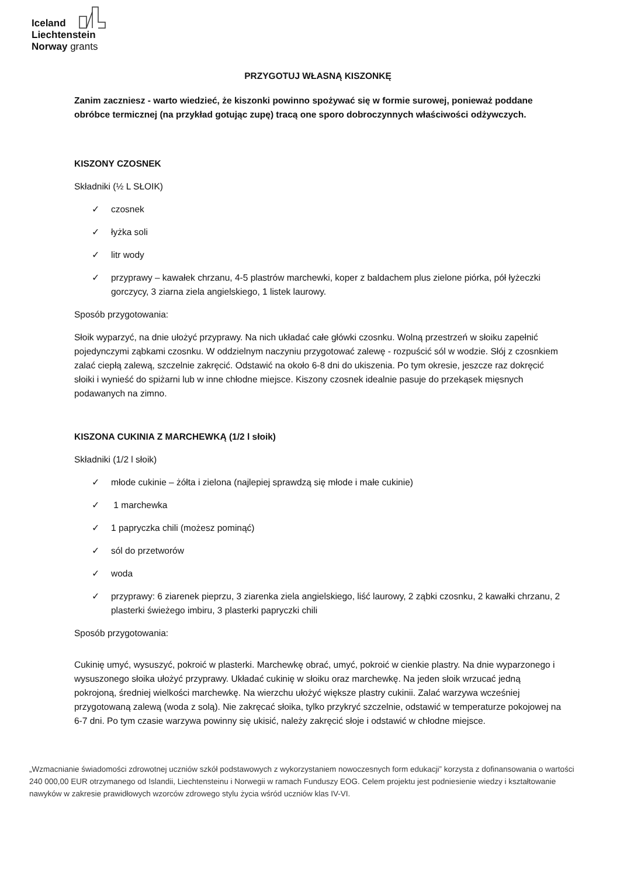Iceland
Liechtenstein
Norway grants
PRZYGOTUJ WŁASNĄ KISZONKĘ
Zanim zaczniesz - warto wiedzieć, że kiszonki powinno spożywać się w formie surowej, ponieważ poddane obróbce termicznej (na przykład gotując zupę) tracą one sporo dobroczynnych właściwości odżywczych.
KISZONY CZOSNEK
Składniki (½ L SŁOIK)
✓ czosnek
✓ łyżka soli
✓ litr wody
✓ przyprawy – kawałek chrzanu, 4-5 plastrów marchewki, koper z baldachem plus zielone piórka, pół łyżeczki gorczycy, 3 ziarna ziela angielskiego, 1 listek laurowy.
Sposób przygotowania:
Słoik wyparzyć, na dnie ułożyć przyprawy. Na nich układać całe główki czosnku. Wolną przestrzeń w słoiku zapełnić pojedynczymi ząbkami czosnku. W oddzielnym naczyniu przygotować zalewę - rozpuścić sól w wodzie. Słój z czosnkiem zalać ciepłą zalewą, szczelnie zakręcić. Odstawić na około 6-8 dni do ukiszenia. Po tym okresie, jeszcze raz dokręcić słoiki i wynieść do spiżarni lub w inne chłodne miejsce. Kiszony czosnek idealnie pasuje do przekąsek mięsnych podawanych na zimno.
KISZONA CUKINIA Z MARCHEWKĄ (1/2 l słoik)
Składniki (1/2 l słoik)
✓ młode cukinie – żółta i zielona (najlepiej sprawdzą się młode i małe cukinie)
✓ 1 marchewka
✓ 1 papryczka chili (możesz pominąć)
✓ sól do przetworów
✓ woda
✓ przyprawy: 6 ziarenek pieprzu, 3 ziarenka ziela angielskiego, liść laurowy, 2 ząbki czosnku, 2 kawałki chrzanu, 2 plasterki świeżego imbiru, 3 plasterki papryczki chili
Sposób przygotowania:
Cukinię umyć, wysuszyć, pokroić w plasterki. Marchewkę obrać, umyć, pokroić w cienkie plastry. Na dnie wyparzonego i wysuszonego słoika ułożyć przyprawy. Układać cukinię w słoiku oraz marchewkę. Na jeden słoik wrzucać jedną pokrojoną, średniej wielkości marchewkę. Na wierzchu ułożyć większe plastry cukinii. Zalać warzywa wcześniej przygotowaną zalewą (woda z solą). Nie zakręcać słoika, tylko przykryć szczelnie, odstawić w temperaturze pokojowej na 6-7 dni. Po tym czasie warzywa powinny się ukisić, należy zakręcić słoje i odstawić w chłodne miejsce.
„Wzmacnianie świadomości zdrowotnej uczniów szkół podstawowych z wykorzystaniem nowoczesnych form edukacji” korzysta z dofinansowania o wartości 240 000,00 EUR otrzymanego od Islandii, Liechtensteinu i Norwegii w ramach Funduszy EOG. Celem projektu jest podniesienie wiedzy i kształtowanie nawyków w zakresie prawidłowych wzorców zdrowego stylu życia wśród uczniów klas IV-VI.